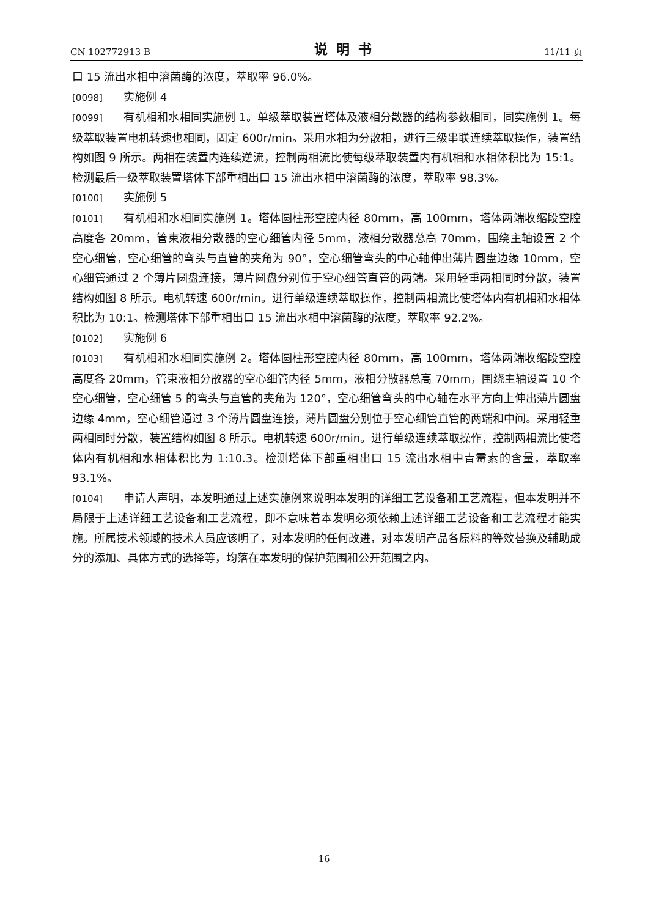CN 102772913 B 说明书 11/11 页
口 15 流出水相中溶菌酶的浓度，萃取率 96.0%。
[0098] 实施例 4
[0099] 有机相和水相同实施例 1。单级萃取装置塔体及液相分散器的结构参数相同，同实施例 1。每级萃取装置电机转速也相同，固定 600r/min。采用水相为分散相，进行三级串联连续萃取操作，装置结构如图 9 所示。两相在装置内连续逆流，控制两相流比使每级萃取装置内有机相和水相体积比为 15:1。检测最后一级萃取装置塔体下部重相出口 15 流出水相中溶菌酶的浓度，萃取率 98.3%。
[0100] 实施例 5
[0101] 有机相和水相同实施例 1。塔体圆柱形空腔内径 80mm，高 100mm，塔体两端收缩段空腔高度各 20mm，管束液相分散器的空心细管内径 5mm，液相分散器总高 70mm，围绕主轴设置 2 个空心细管，空心细管的弯头与直管的夹角为 90°，空心细管弯头的中心轴伸出薄片圆盘边缘 10mm，空心细管通过 2 个薄片圆盘连接，薄片圆盘分别位于空心细管直管的两端。采用轻重两相同时分散，装置结构如图 8 所示。电机转速 600r/min。进行单级连续萃取操作，控制两相流比使塔体内有机相和水相体积比为 10:1。检测塔体下部重相出口 15 流出水相中溶菌酶的浓度，萃取率 92.2%。
[0102] 实施例 6
[0103] 有机相和水相同实施例 2。塔体圆柱形空腔内径 80mm，高 100mm，塔体两端收缩段空腔高度各 20mm，管束液相分散器的空心细管内径 5mm，液相分散器总高 70mm，围绕主轴设置 10 个空心细管，空心细管 5 的弯头与直管的夹角为 120°，空心细管弯头的中心轴在水平方向上伸出薄片圆盘边缘 4mm，空心细管通过 3 个薄片圆盘连接，薄片圆盘分别位于空心细管直管的两端和中间。采用轻重两相同时分散，装置结构如图 8 所示。电机转速 600r/min。进行单级连续萃取操作，控制两相流比使塔体内有机相和水相体积比为 1:10.3。检测塔体下部重相出口 15 流出水相中青霉素的含量，萃取率 93.1%。
[0104] 申请人声明，本发明通过上述实施例来说明本发明的详细工艺设备和工艺流程，但本发明并不局限于上述详细工艺设备和工艺流程，即不意味着本发明必须依赖上述详细工艺设备和工艺流程才能实施。所属技术领域的技术人员应该明了，对本发明的任何改进，对本发明产品各原料的等效替换及辅助成分的添加、具体方式的选择等，均落在本发明的保护范围和公开范围之内。
16